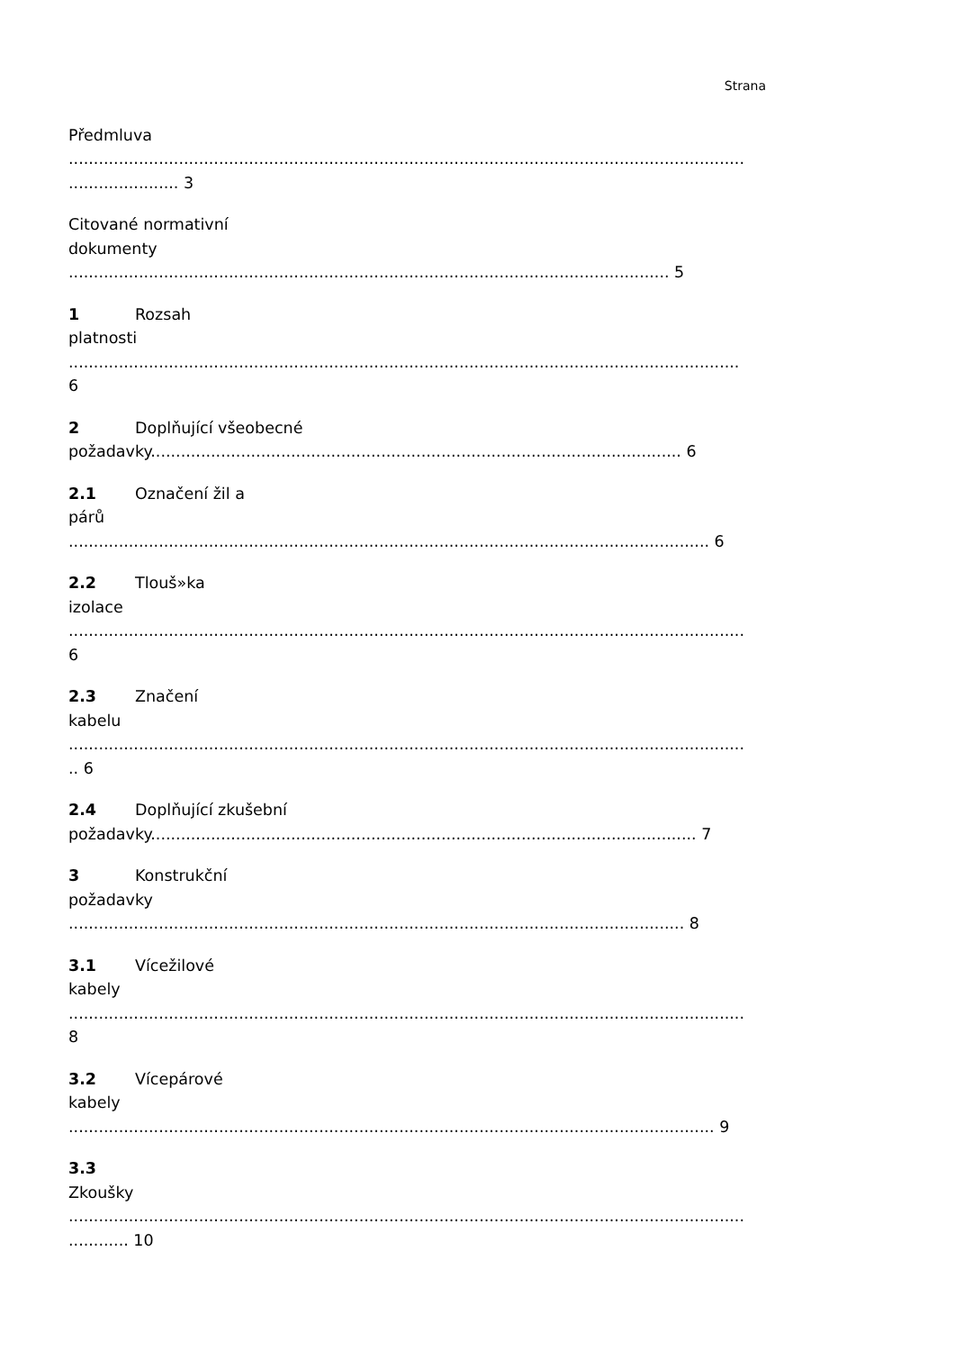Strana
Předmluva
.......................................................................................................................................
...................... 3
Citované normativní
dokumenty
........................................................................................................................ 5
1 Rozsah
platnosti
......................................................................................................................................
6
2 Doplňující všeobecné
požadavky.......................................................................................................... 6
2.1 Označení žil a
párů
................................................................................................................................ 6
2.2 Tlouš»ka
izolace
.......................................................................................................................................
6
2.3 Značení
kabelu
.......................................................................................................................................
.. 6
2.4 Doplňující zkušební
požadavky............................................................................................................. 7
3 Konstrukční
požadavky
........................................................................................................................... 8
3.1 Vícežilové
kabely
.......................................................................................................................................
8
3.2 Vícepárové
kabely
................................................................................................................................. 9
3.3
Zkoušky
.......................................................................................................................................
............ 10